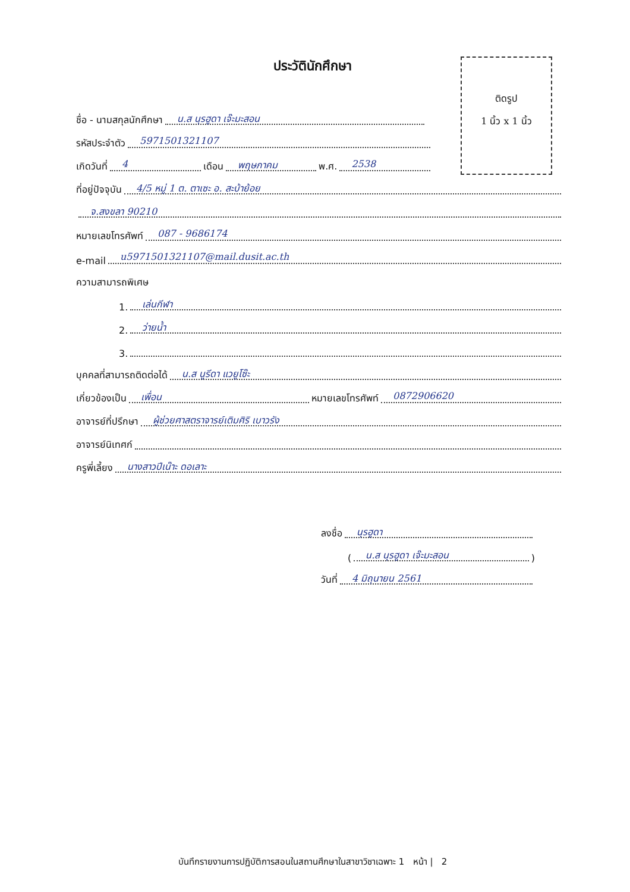ประวัตินักศึกษา
ติดรูป
1 นิ้ว x 1 นิ้ว
ชื่อ - นามสกุลนักศึกษา น.ส นุรฮูดา เจ๊ะมะสอน
รหัสประจำตัว 5971501321107
เกิดวันที่ 4 เดือน พฤษภาคม พ.ศ. 2538
ที่อยู่ปัจจุบัน 4/5 หมู่ 1 ต. ตาเซะ อ. สะบ้าย้อย
จ.สงขลา 90210
หมายเลขโทรศัพท์ 087 - 9686174
e-mail u5971501321107@mail.dusit.ac.th
ความสามารถพิเศษ
1. เล่นกีฬา
2. ว่ายน้ำ
3.
บุคคลที่สามารถติดต่อได้ น.ส นูรีดา แวยูโซ๊ะ
เกี่ยวข้องเป็น เพื่อน หมายเลขโทรศัพท์ 0872906620
อาจารย์ที่ปรึกษา ผู้ช่วยศาสตราจารย์เติมศิริ เบาวรัง
อาจารย์นิเทศก์
ครูพี่เลี้ยง นางสาวปีเน๊าะ ดอเลาะ
ลงชื่อ นุรฮูดา
(น.ส นุรฮูดา เจ๊ะมะสอน)
วันที่ 4 มิถุนายน 2561
บันทึกรายงานการปฏิบัติการสอนในสถานศึกษาในสาขาวิชาเฉพาะ 1 หน้า | 2